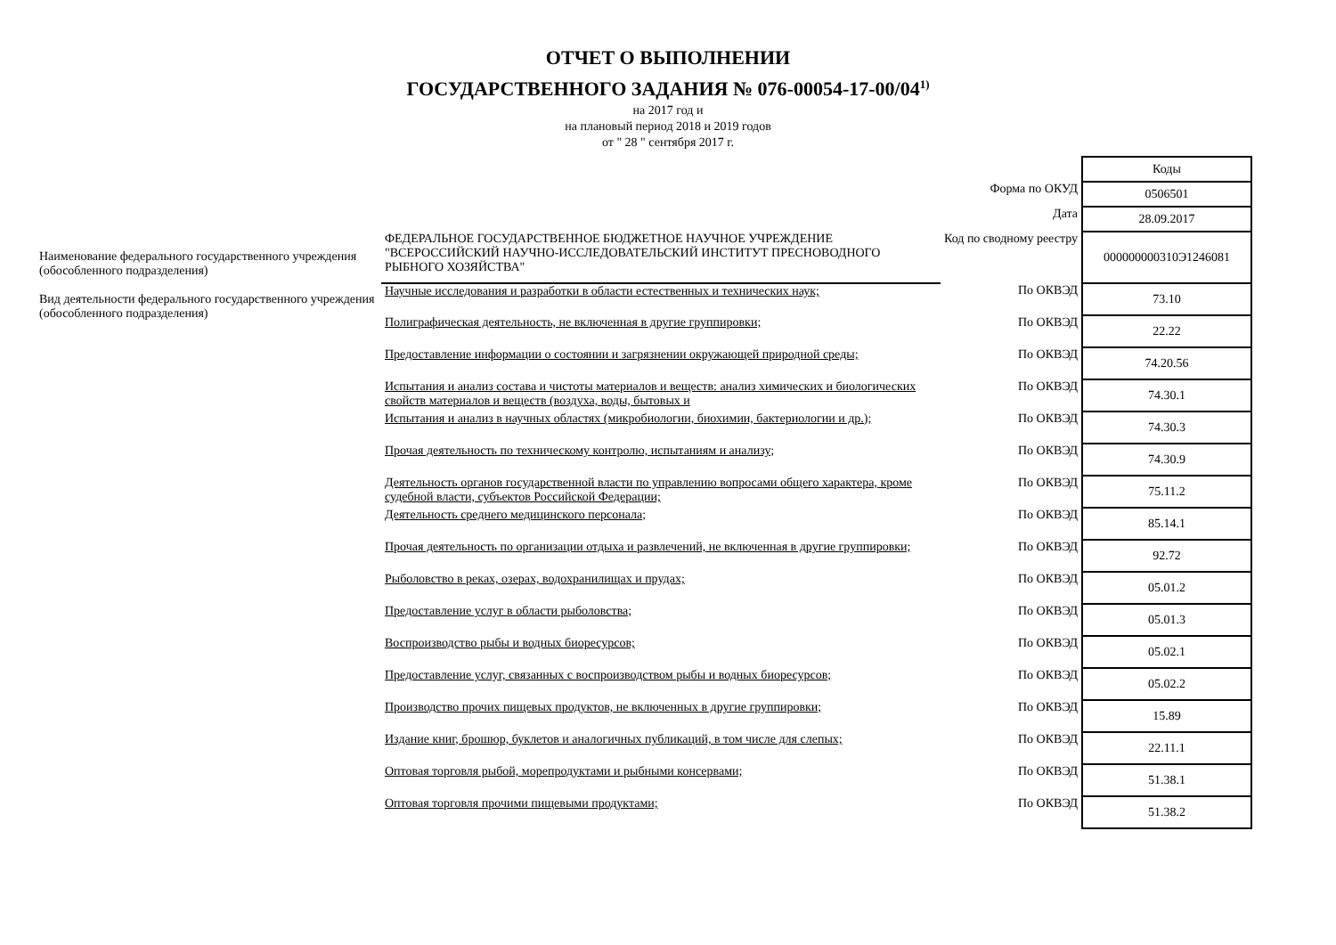ОТЧЕТ О ВЫПОЛНЕНИИ
ГОСУДАРСТВЕННОГО ЗАДАНИЯ № 076-00054-17-00/04<sup>1)</sup>
на 2017 год и
на плановый период 2018 и 2019 годов
от " 28 " сентября 2017 г.
| | | | Коды |
| | | Форма по ОКУД | 0506501 |
| | | Дата | 28.09.2017 |
| Наименование федерального государственного учреждения (обособленного подразделения) | ФЕДЕРАЛЬНОЕ ГОСУДАРСТВЕННОЕ БЮДЖЕТНОЕ НАУЧНОЕ УЧРЕЖДЕНИЕ "ВСЕРОССИЙСКИЙ НАУЧНО-ИССЛЕДОВАТЕЛЬСКИЙ ИНСТИТУТ ПРЕСНОВОДНОГО РЫБНОГО ХОЗЯЙСТВА" | Код по сводному реестру | 000000000310Э1246081 |
| Вид деятельности федерального государственного учреждения (обособленного подразделения) | Научные исследования и разработки в области естественных и технических наук; | По ОКВЭД | 73.10 |
| | Полиграфическая деятельность, не включенная в другие группировки; | По ОКВЭД | 22.22 |
| | Предоставление информации о состоянии и загрязнении окружающей природной среды; | По ОКВЭД | 74.20.56 |
| | Испытания и анализ состава и чистоты материалов и веществ: анализ химических и биологических свойств материалов и веществ (воздуха, воды, бытовых и | По ОКВЭД | 74.30.1 |
| | Испытания и анализ в научных областях (микробиологии, биохимии, бактериологии и др.); | По ОКВЭД | 74.30.3 |
| | Прочая деятельность по техническому контролю, испытаниям и анализу; | По ОКВЭД | 74.30.9 |
| | Деятельность органов государственной власти по управлению вопросами общего характера, кроме судебной власти, субъектов Российской Федерации; | По ОКВЭД | 75.11.2 |
| | Деятельность среднего медицинского персонала; | По ОКВЭД | 85.14.1 |
| | Прочая деятельность по организации отдыха и развлечений, не включенная в другие группировки; | По ОКВЭД | 92.72 |
| | Рыболовство в реках, озерах, водохранилищах и прудах; | По ОКВЭД | 05.01.2 |
| | Предоставление услуг в области рыболовства; | По ОКВЭД | 05.01.3 |
| | Воспроизводство рыбы и водных биоресурсов; | По ОКВЭД | 05.02.1 |
| | Предоставление услуг, связанных с воспроизводством рыбы и водных биоресурсов; | По ОКВЭД | 05.02.2 |
| | Производство прочих пищевых продуктов, не включенных в другие группировки; | По ОКВЭД | 15.89 |
| | Издание книг, брошюр, буклетов и аналогичных публикаций, в том числе для слепых; | По ОКВЭД | 22.11.1 |
| | Оптовая торговля рыбой, морепродуктами и рыбными консервами; | По ОКВЭД | 51.38.1 |
| | Оптовая торговля прочими пищевыми продуктами; | По ОКВЭД | 51.38.2 |